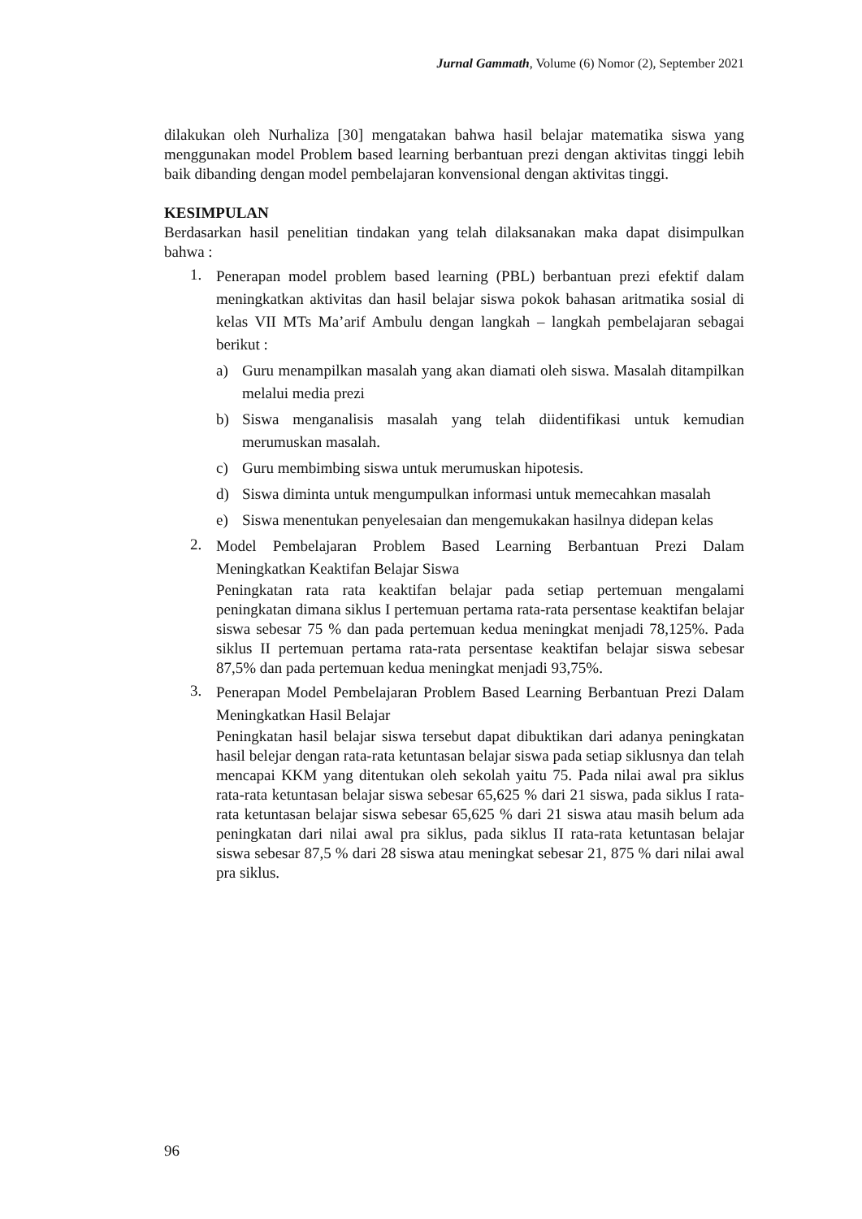Jurnal Gammath, Volume (6) Nomor (2), September 2021
dilakukan oleh Nurhaliza [30] mengatakan bahwa hasil belajar matematika siswa yang menggunakan model Problem based learning berbantuan prezi dengan aktivitas tinggi lebih baik dibanding dengan model pembelajaran konvensional dengan aktivitas tinggi.
KESIMPULAN
Berdasarkan hasil penelitian tindakan yang telah dilaksanakan maka dapat disimpulkan bahwa :
1.
Penerapan model problem based learning (PBL) berbantuan prezi efektif dalam meningkatkan aktivitas dan hasil belajar siswa pokok bahasan aritmatika sosial di kelas VII MTs Ma’arif Ambulu dengan langkah – langkah pembelajaran sebagai berikut :
a) Guru menampilkan masalah yang akan diamati oleh siswa. Masalah ditampilkan melalui media prezi
b) Siswa menganalisis masalah yang telah diidentifikasi untuk kemudian merumuskan masalah.
c) Guru membimbing siswa untuk merumuskan hipotesis.
d) Siswa diminta untuk mengumpulkan informasi untuk memecahkan masalah
e) Siswa menentukan penyelesaian dan mengemukakan hasilnya didepan kelas
2.
Model Pembelajaran Problem Based Learning Berbantuan Prezi Dalam Meningkatkan Keaktifan Belajar Siswa
Peningkatan rata rata keaktifan belajar pada setiap pertemuan mengalami peningkatan dimana siklus I pertemuan pertama rata-rata persentase keaktifan belajar siswa sebesar 75 % dan pada pertemuan kedua meningkat menjadi 78,125%. Pada siklus II pertemuan pertama rata-rata persentase keaktifan belajar siswa sebesar 87,5% dan pada pertemuan kedua meningkat menjadi 93,75%.
3.
Penerapan Model Pembelajaran Problem Based Learning Berbantuan Prezi Dalam Meningkatkan Hasil Belajar
Peningkatan hasil belajar siswa tersebut dapat dibuktikan dari adanya peningkatan hasil belejar dengan rata-rata ketuntasan belajar siswa pada setiap siklusnya dan telah mencapai KKM yang ditentukan oleh sekolah yaitu 75. Pada nilai awal pra siklus rata-rata ketuntasan belajar siswa sebesar 65,625 % dari 21 siswa, pada siklus I rata-rata ketuntasan belajar siswa sebesar 65,625 % dari 21 siswa atau masih belum ada peningkatan dari nilai awal pra siklus, pada siklus II rata-rata ketuntasan belajar siswa sebesar 87,5 % dari 28 siswa atau meningkat sebesar 21, 875 % dari nilai awal pra siklus.
96